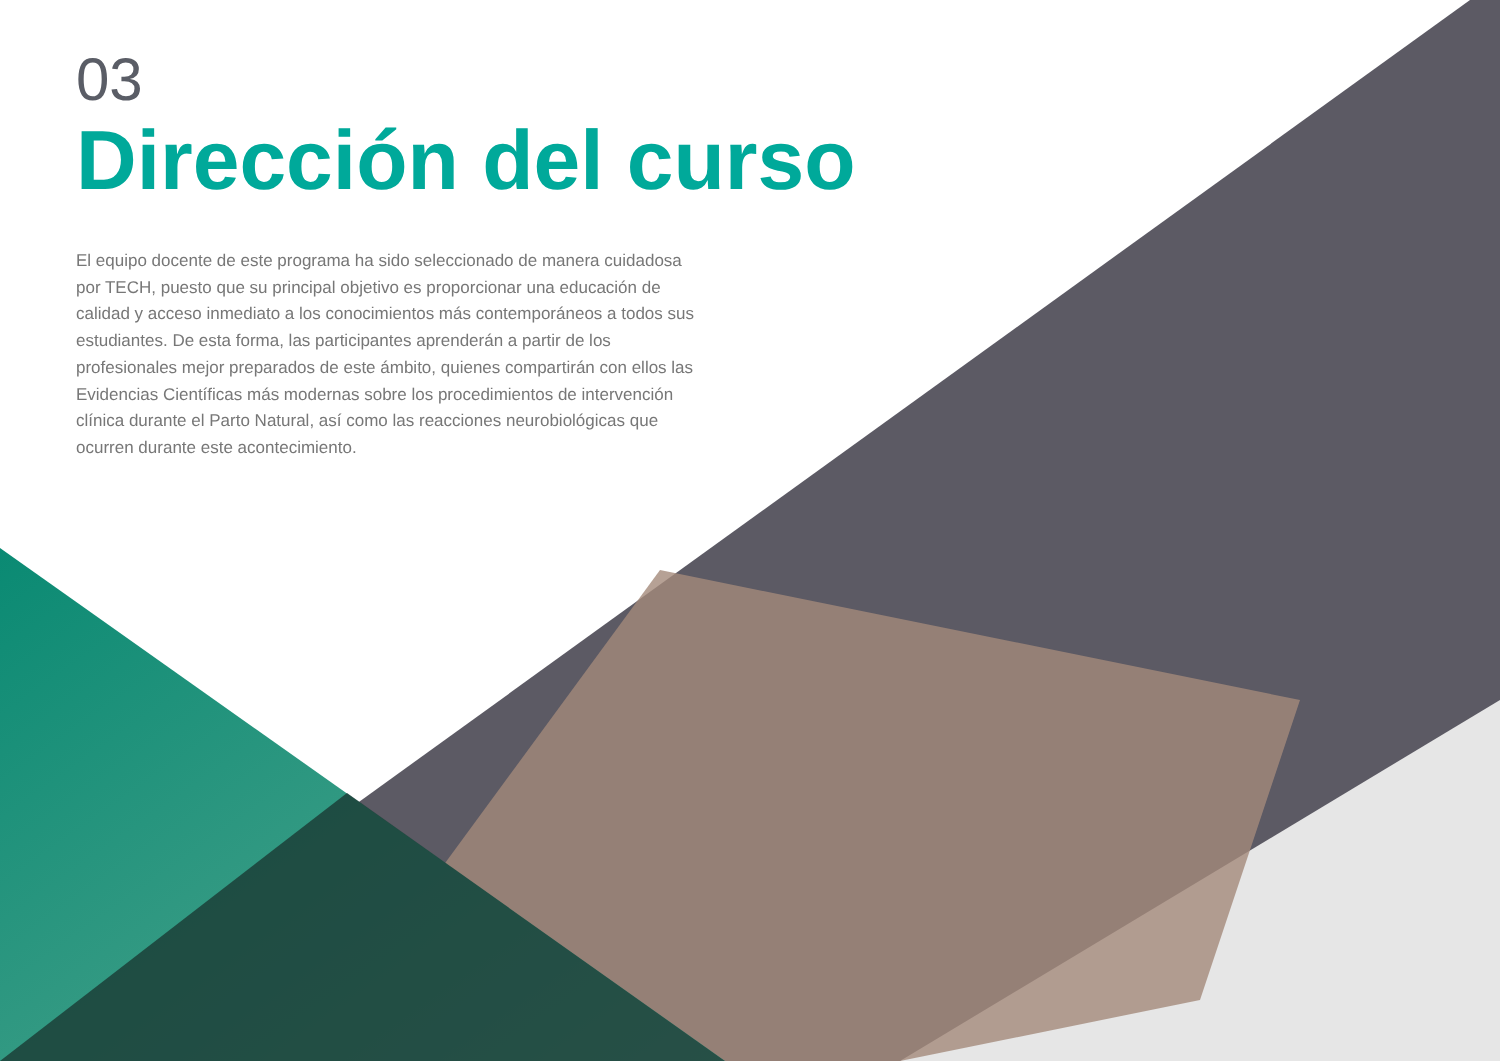03
Dirección del curso
El equipo docente de este programa ha sido seleccionado de manera cuidadosa por TECH, puesto que su principal objetivo es proporcionar una educación de calidad y acceso inmediato a los conocimientos más contemporáneos a todos sus estudiantes. De esta forma, las participantes aprenderán a partir de los profesionales mejor preparados de este ámbito, quienes compartirán con ellos las Evidencias Científicas más modernas sobre los procedimientos de intervención clínica durante el Parto Natural, así como las reacciones neurobiológicas que ocurren durante este acontecimiento.